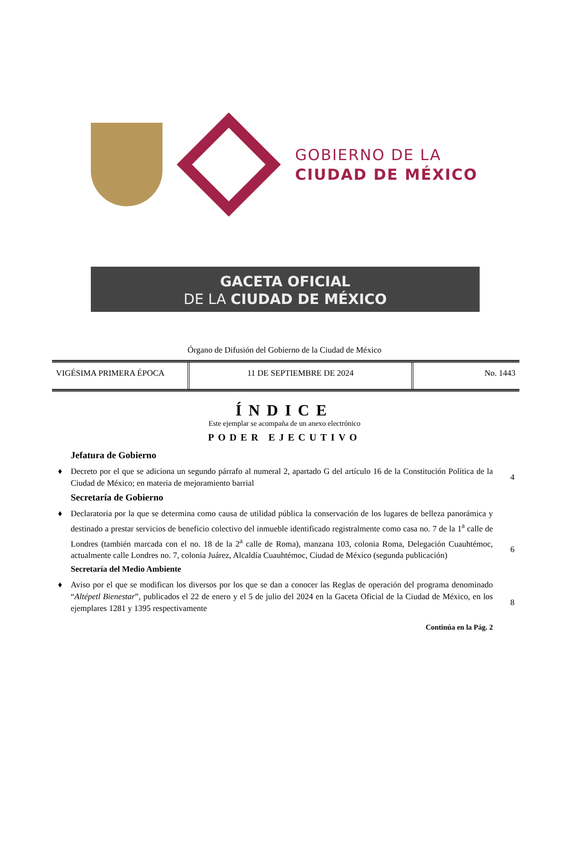GOBIERNO DE LA
CIUDAD DE MÉXICO
GACETA OFICIAL
DE LA CIUDAD DE MÉXICO
Órgano de Difusión del Gobierno de la Ciudad de México
| VIGÉSIMA PRIMERA ÉPOCA | 11 DE SEPTIEMBRE DE 2024 | No. 1443 |
ÍNDICE
Este ejemplar se acompaña de un anexo electrónico
PODER EJECUTIVO
Jefatura de Gobierno
♦ Decreto por el que se adiciona un segundo párrafo al numeral 2, apartado G del artículo 16 de la Constitución Política de la Ciudad de México; en materia de mejoramiento barrial
4
Secretaría de Gobierno
♦ Declaratoria por la que se determina como causa de utilidad pública la conservación de los lugares de belleza panorámica y destinado a prestar servicios de beneficio colectivo del inmueble identificado registralmente como casa no. 7 de la 1<sup>a</sup> calle de Londres (también marcada con el no. 18 de la 2<sup>a</sup> calle de Roma), manzana 103, colonia Roma, Delegación Cuauhtémoc, actualmente calle Londres no. 7, colonia Juárez, Alcaldía Cuauhtémoc, Ciudad de México (segunda publicación)
6
Secretaría del Medio Ambiente
♦ Aviso por el que se modifican los diversos por los que se dan a conocer las Reglas de operación del programa denominado “Altépetl Bienestar”, publicados el 22 de enero y el 5 de julio del 2024 en la Gaceta Oficial de la Ciudad de México, en los ejemplares 1281 y 1395 respectivamente
8
Continúa en la Pág. 2